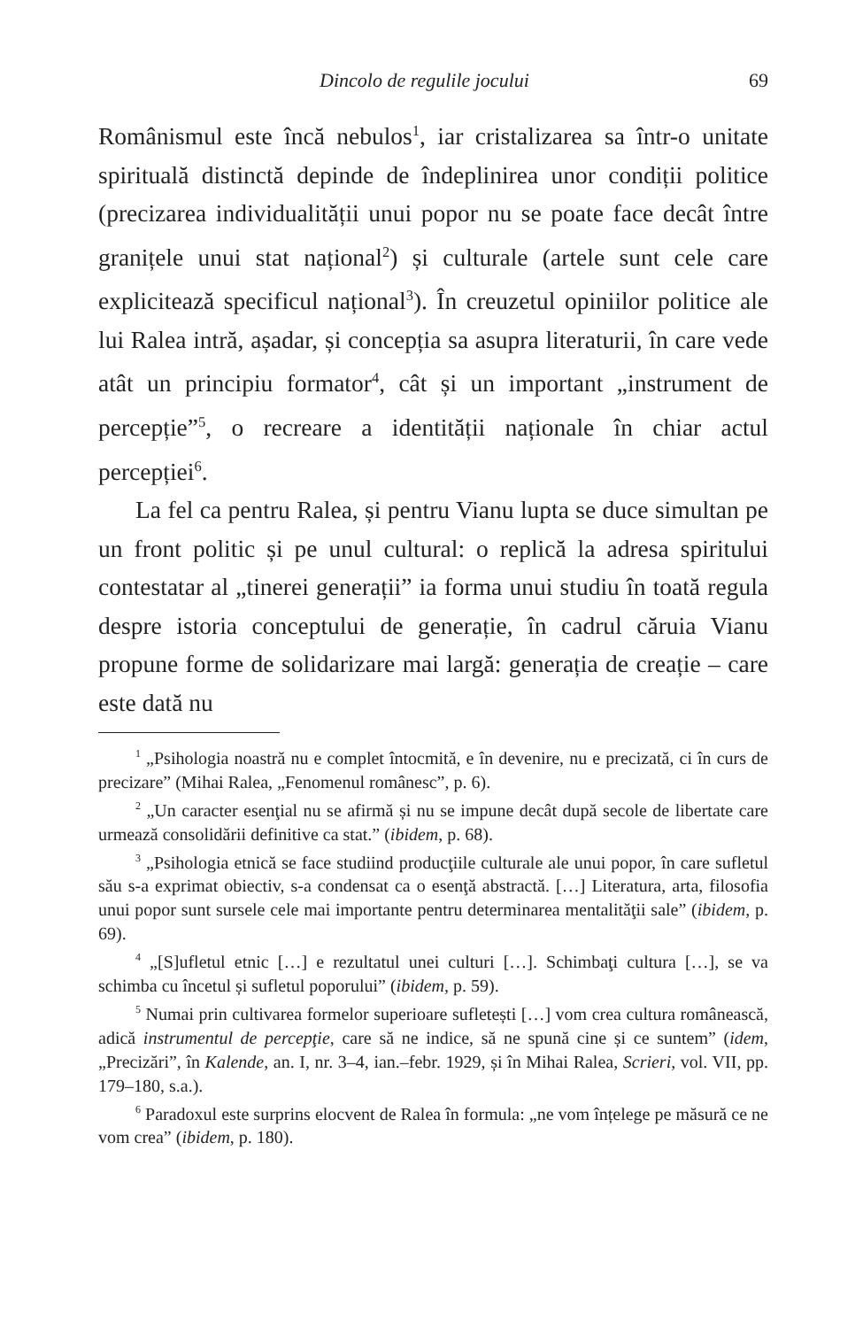Dincolo de regulile jocului 69
Românismul este încă nebulos<sup>1</sup>, iar cristalizarea sa într-o unitate spirituală distinctă depinde de îndeplinirea unor condiții politice (precizarea individualității unui popor nu se poate face decât între granițele unui stat național<sup>2</sup>) și culturale (artele sunt cele care explicitează specificul național<sup>3</sup>). În creuzetul opiniilor politice ale lui Ralea intră, așadar, și concepția sa asupra literaturii, în care vede atât un principiu formator<sup>4</sup>, cât și un important „instrument de percepție”<sup>5</sup>, o recreare a identității naționale în chiar actul percepției<sup>6</sup>.
La fel ca pentru Ralea, și pentru Vianu lupta se duce simultan pe un front politic și pe unul cultural: o replică la adresa spiritului contestatar al „tinerei generații” ia forma unui studiu în toată regula despre istoria conceptului de generație, în cadrul căruia Vianu propune forme de solidarizare mai largă: generația de creație – care este dată nu
<sup>1</sup> „Psihologia noastră nu e complet întocmită, e în devenire, nu e precizată, ci în curs de precizare” (Mihai Ralea, „Fenomenul românesc”, p. 6).
<sup>2</sup> „Un caracter esenţial nu se afirmă și nu se impune decât după secole de libertate care urmează consolidării definitive ca stat.” (ibidem, p. 68).
<sup>3</sup> „Psihologia etnică se face studiind producţiile culturale ale unui popor, în care sufletul său s-a exprimat obiectiv, s-a condensat ca o esenţă abstractă. […] Literatura, arta, filosofia unui popor sunt sursele cele mai importante pentru determinarea mentalităţii sale” (ibidem, p. 69).
<sup>4</sup> „[S]ufletul etnic […] e rezultatul unei culturi […]. Schimbaţi cultura […], se va schimba cu încetul și sufletul poporului” (ibidem, p. 59).
<sup>5</sup> Numai prin cultivarea formelor superioare sufletești […] vom crea cultura românească, adică instrumentul de percepţie, care să ne indice, să ne spună cine și ce suntem” (idem, „Precizări”, în Kalende, an. I, nr. 3–4, ian.–febr. 1929, și în Mihai Ralea, Scrieri, vol. VII, pp. 179–180, s.a.).
<sup>6</sup> Paradoxul este surprins elocvent de Ralea în formula: „ne vom înțelege pe măsură ce ne vom crea” (ibidem, p. 180).